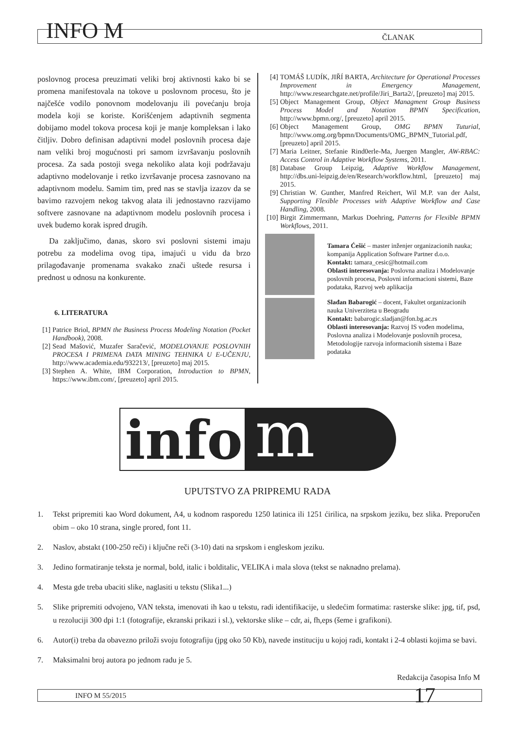INFO M
ČLANAK
poslovnog procesa preuzimati veliki broj aktivnosti kako bi se promena manifestovala na tokove u poslovnom procesu, što je najčešće vodilo ponovnom modelovanju ili povećanju broja modela koji se koriste. Korišćenjem adaptivnih segmenta dobijamo model tokova procesa koji je manje kompleksan i lako čitljiv. Dobro definisan adaptivni model poslovnih procesa daje nam veliki broj mogućnosti pri samom izvršavanju poslovnih procesa. Za sada postoji svega nekoliko alata koji podržavaju adaptivno modelovanje i retko izvršavanje procesa zasnovano na adaptivnom modelu. Samim tim, pred nas se stavlja izazov da se bavimo razvojem nekog takvog alata ili jednostavno razvijamo softvere zasnovane na adaptivnom modelu poslovnih procesa i uvek budemo korak ispred drugih.
Da zaključimo, danas, skoro svi poslovni sistemi imaju potrebu za modelima ovog tipa, imajući u vidu da brzo prilagođavanje promenama svakako znači uštede resursa i prednost u odnosu na konkurente.
6. LITERATURA
[1] Patrice Briol, BPMN the Business Process Modeling Notation (Pocket Handbook), 2008.
[2] Sead Mašović, Muzafer Saračević, MODELOVANJE POSLOVNIH PROCESA I PRIMENA DATA MINING TEHNIKA U E-UČENJU, http://www.academia.edu/932213/, [preuzeto] maj 2015.
[3] Stephen A. White, IBM Corporation, Introduction to BPMN, https://www.ibm.com/, [preuzeto] april 2015.
[4] TOMÁŠ LUDÍK, JIŘÍ BARTA, Architecture for Operational Processes Improvement in Emergency Management, http://www.researchgate.net/profile/Jiri_Barta2/, [preuzeto] maj 2015.
[5] Object Management Group, Object Managment Group Business Process Model and Notation BPMN Specification, http://www.bpmn.org/, [preuzeto] april 2015.
[6] Object Management Group, OMG BPMN Tuturial, http://www.omg.org/bpmn/Documents/OMG_BPMN_Tutorial.pdf, [preuzeto] april 2015.
[7] Maria Leitner, Stefanie Rind0erle-Ma, Juergen Mangler, AW-RBAC: Access Control in Adaptive Workflow Systems, 2011.
[8] Database Group Leipzig, Adaptive Workflow Management, http://dbs.uni-leipzig.de/en/Research/workflow.html, [preuzeto] maj 2015.
[9] Christian W. Gunther, Manfred Reichert, Wil M.P. van der Aalst, Supporting Flexible Processes with Adaptive Workflow and Case Handling, 2008.
[10] Birgit Zimmermann, Markus Doehring, Patterns for Flexible BPMN Workflows, 2011.
Tamara Ćešić – master inženjer organizacionih nauka; kompanija Application Software Partner d.o.o.
Kontakt: tamara_cesic@hotmail.com
Oblasti interesovanja: Poslovna analiza i Modelovanje poslovnih procesa, Poslovni informacioni sistemi, Baze podataka, Razvoj web aplikacija
Slađan Babarogić – docent, Fakultet organizacionih nauka Univerziteta u Beogradu
Kontakt: babarogic.sladjan@fon.bg.ac.rs
Oblasti interesovanja: Razvoj IS vođen modelima, Poslovna analiza i Modelovanje poslovnih procesa, Metodologije razvoja informacionih sistema i Baze podataka
info
m
UPUTSTVO ZA PRIPREMU RADA
1. Tekst pripremiti kao Word dokument, A4, u kodnom rasporedu 1250 latinica ili 1251 ćirilica, na srpskom jeziku, bez slika. Preporučen obim – oko 10 strana, single prored, font 11.
2. Naslov, abstakt (100-250 reči) i ključne reči (3-10) dati na srpskom i engleskom jeziku.
3. Jedino formatiranje teksta je normal, bold, italic i bolditalic, VELIKA i mala slova (tekst se naknadno prelama).
4. Mesta gde treba ubaciti slike, naglasiti u tekstu (Slika1...)
5. Slike pripremiti odvojeno, VAN teksta, imenovati ih kao u tekstu, radi identifikacije, u sledećim formatima: rasterske slike: jpg, tif, psd, u rezoluciji 300 dpi 1:1 (fotografije, ekranski prikazi i sl.), vektorske slike – cdr, ai, fh,eps (šeme i grafikoni).
6. Autor(i) treba da obavezno priloži svoju fotografiju (jpg oko 50 Kb), navede instituciju u kojoj radi, kontakt i 2-4 oblasti kojima se bavi.
7. Maksimalni broj autora po jednom radu je 5.
Redakcija časopisa Info M
INFO M 55/2015 17